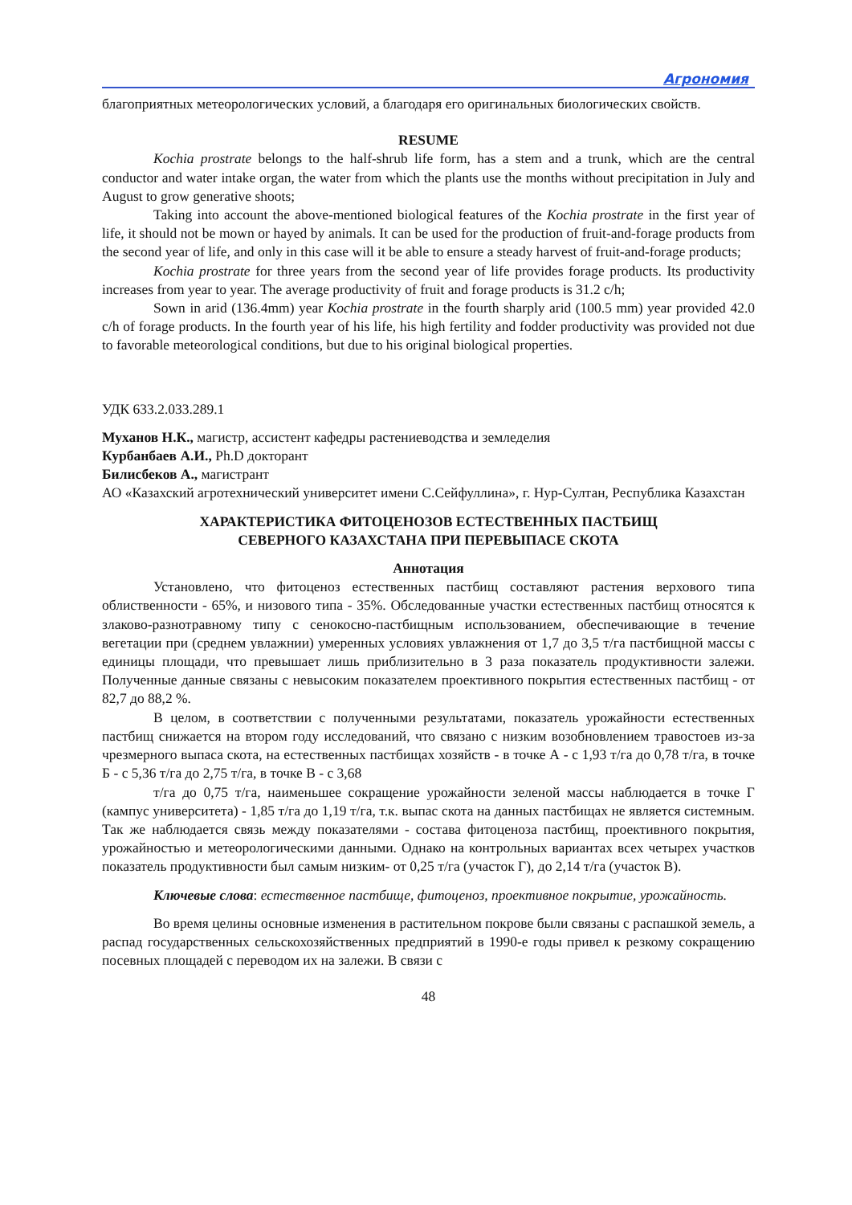Агрономия
благоприятных метеорологических условий, а благодаря его оригинальных биологических свойств.
RESUME
Kochia prostrate belongs to the half-shrub life form, has a stem and a trunk, which are the central conductor and water intake organ, the water from which the plants use the months without precipitation in July and August to grow generative shoots;
Taking into account the above-mentioned biological features of the Kochia prostrate in the first year of life, it should not be mown or hayed by animals. It can be used for the production of fruit-and-forage products from the second year of life, and only in this case will it be able to ensure a steady harvest of fruit-and-forage products;
Kochia prostrate for three years from the second year of life provides forage products. Its productivity increases from year to year. The average productivity of fruit and forage products is 31.2 c/h;
Sown in arid (136.4mm) year Kochia prostrate in the fourth sharply arid (100.5 mm) year provided 42.0 c/h of forage products. In the fourth year of his life, his high fertility and fodder productivity was provided not due to favorable meteorological conditions, but due to his original biological properties.
УДК 633.2.033.289.1
Муханов Н.К., магистр, ассистент кафедры растениеводства и земледелия
Курбанбаев А.И., Ph.D докторант
Билисбеков А., магистрант
АО «Казахский агротехнический университет имени С.Сейфуллина», г. Нур-Султан, Республика Казахстан
ХАРАКТЕРИСТИКА ФИТОЦЕНОЗОВ ЕСТЕСТВЕННЫХ ПАСТБИЩ
СЕВЕРНОГО КАЗАХСТАНА ПРИ ПЕРЕВЫПАСЕ СКОТА
Аннотация
Установлено, что фитоценоз естественных пастбищ составляют растения верхового типа облиственности - 65%, и низового типа - 35%. Обследованные участки естественных пастбищ относятся к злаково-разнотравному типу с сенокосно-пастбищным использованием, обеспечивающие в течение вегетации при (среднем увлажнии) умеренных условиях увлажнения от 1,7 до 3,5 т/га пастбищной массы с единицы площади, что превышает лишь приблизительно в 3 раза показатель продуктивности залежи. Полученные данные связаны с невысоким показателем проективного покрытия естественных пастбищ - от 82,7 до 88,2 %.
В целом, в соответствии с полученными результатами, показатель урожайности естественных пастбищ снижается на втором году исследований, что связано с низким возобновлением травостоев из-за чрезмерного выпаса скота, на естественных пастбищах хозяйств - в точке А - с 1,93 т/га до 0,78 т/га, в точке Б - с 5,36 т/га до 2,75 т/га, в точке В - с 3,68
т/га до 0,75 т/га, наименьшее сокращение урожайности зеленой массы наблюдается в точке Г (кампус университета) - 1,85 т/га до 1,19 т/га, т.к. выпас скота на данных пастбищах не является системным. Так же наблюдается связь между показателями - состава фитоценоза пастбищ, проективного покрытия, урожайностью и метеорологическими данными. Однако на контрольных вариантах всех четырех участков показатель продуктивности был самым низким- от 0,25 т/га (участок Г), до 2,14 т/га (участок В).
Ключевые слова: естественное пастбище, фитоценоз, проективное покрытие, урожайность.
Во время целины основные изменения в растительном покрове были связаны с распашкой земель, а распад государственных сельскохозяйственных предприятий в 1990-е годы привел к резкому сокращению посевных площадей с переводом их на залежи. В связи с
48